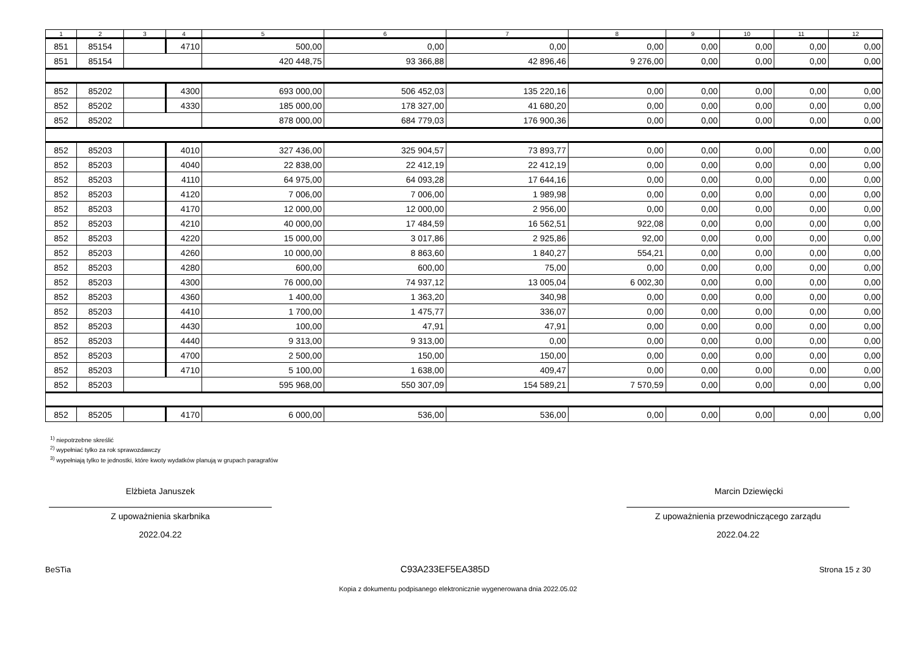| 1 | 2 | 3 | 4 | 5 | 6 | 7 | 8 | 9 | 10 | 11 | 12 |
| --- | --- | --- | --- | --- | --- | --- | --- | --- | --- | --- | --- |
| 851 | 85154 | | 4710 | 500,00 | 0,00 | 0,00 | 0,00 | 0,00 | 0,00 | 0,00 | 0,00 |
| 851 | 85154 | | | 420 448,75 | 93 366,88 | 42 896,46 | 9 276,00 | 0,00 | 0,00 | 0,00 | 0,00 |
| 852 | 85202 | | 4300 | 693 000,00 | 506 452,03 | 135 220,16 | 0,00 | 0,00 | 0,00 | 0,00 | 0,00 |
| 852 | 85202 | | 4330 | 185 000,00 | 178 327,00 | 41 680,20 | 0,00 | 0,00 | 0,00 | 0,00 | 0,00 |
| 852 | 85202 | | | 878 000,00 | 684 779,03 | 176 900,36 | 0,00 | 0,00 | 0,00 | 0,00 | 0,00 |
| 852 | 85203 | | 4010 | 327 436,00 | 325 904,57 | 73 893,77 | 0,00 | 0,00 | 0,00 | 0,00 | 0,00 |
| 852 | 85203 | | 4040 | 22 838,00 | 22 412,19 | 22 412,19 | 0,00 | 0,00 | 0,00 | 0,00 | 0,00 |
| 852 | 85203 | | 4110 | 64 975,00 | 64 093,28 | 17 644,16 | 0,00 | 0,00 | 0,00 | 0,00 | 0,00 |
| 852 | 85203 | | 4120 | 7 006,00 | 7 006,00 | 1 989,98 | 0,00 | 0,00 | 0,00 | 0,00 | 0,00 |
| 852 | 85203 | | 4170 | 12 000,00 | 12 000,00 | 2 956,00 | 0,00 | 0,00 | 0,00 | 0,00 | 0,00 |
| 852 | 85203 | | 4210 | 40 000,00 | 17 484,59 | 16 562,51 | 922,08 | 0,00 | 0,00 | 0,00 | 0,00 |
| 852 | 85203 | | 4220 | 15 000,00 | 3 017,86 | 2 925,86 | 92,00 | 0,00 | 0,00 | 0,00 | 0,00 |
| 852 | 85203 | | 4260 | 10 000,00 | 8 863,60 | 1 840,27 | 554,21 | 0,00 | 0,00 | 0,00 | 0,00 |
| 852 | 85203 | | 4280 | 600,00 | 600,00 | 75,00 | 0,00 | 0,00 | 0,00 | 0,00 | 0,00 |
| 852 | 85203 | | 4300 | 76 000,00 | 74 937,12 | 13 005,04 | 6 002,30 | 0,00 | 0,00 | 0,00 | 0,00 |
| 852 | 85203 | | 4360 | 1 400,00 | 1 363,20 | 340,98 | 0,00 | 0,00 | 0,00 | 0,00 | 0,00 |
| 852 | 85203 | | 4410 | 1 700,00 | 1 475,77 | 336,07 | 0,00 | 0,00 | 0,00 | 0,00 | 0,00 |
| 852 | 85203 | | 4430 | 100,00 | 47,91 | 47,91 | 0,00 | 0,00 | 0,00 | 0,00 | 0,00 |
| 852 | 85203 | | 4440 | 9 313,00 | 9 313,00 | 0,00 | 0,00 | 0,00 | 0,00 | 0,00 | 0,00 |
| 852 | 85203 | | 4700 | 2 500,00 | 150,00 | 150,00 | 0,00 | 0,00 | 0,00 | 0,00 | 0,00 |
| 852 | 85203 | | 4710 | 5 100,00 | 1 638,00 | 409,47 | 0,00 | 0,00 | 0,00 | 0,00 | 0,00 |
| 852 | 85203 | | | 595 968,00 | 550 307,09 | 154 589,21 | 7 570,59 | 0,00 | 0,00 | 0,00 | 0,00 |
| 852 | 85205 | | 4170 | 6 000,00 | 536,00 | 536,00 | 0,00 | 0,00 | 0,00 | 0,00 | 0,00 |
<sup>1)</sup> niepotrzebne skreślić
<sup>2)</sup> wypełniać tylko za rok sprawozdawczy
<sup>3)</sup> wypełniają tylko te jednostki, które kwoty wydatków planują w grupach paragrafów
Elżbieta Januszek
Z upoważnienia skarbnika
2022.04.22
Marcin Dziewięcki
Z upoważnienia przewodniczącego zarządu
2022.04.22
BeSTia C93A233EF5EA385D Strona 15 z 30
Kopia z dokumentu podpisanego elektronicznie wygenerowana dnia 2022.05.02